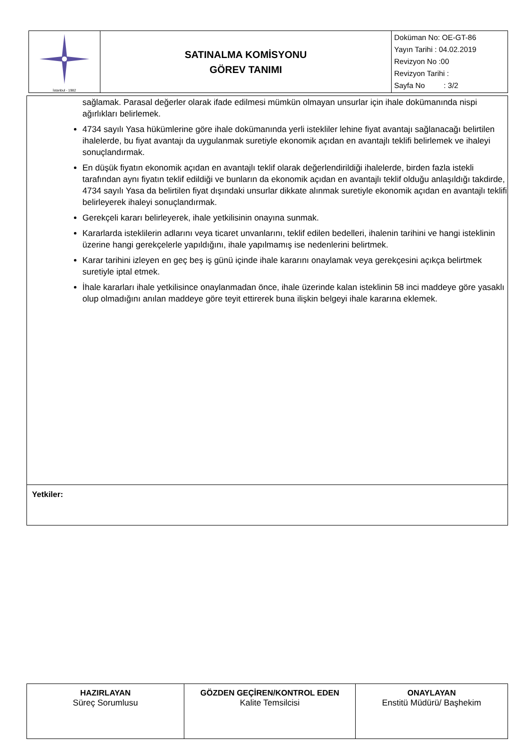| İstanbul - 1982 | SATINALMA KOMİSYONU GÖREV TANIMI | Doküman No: OE-GT-86 Yayın Tarihi : 04.02.2019 Revizyon No :00 Revizyon Tarihi : Sayfa No : 3/2 |
| sağlamak. Parasal değerler olarak ifade edilmesi mümkün olmayan unsurlar için ihale dokümanında nispi ağırlıkları belirlemek. 4734 sayılı Yasa hükümlerine göre ihale dokümanında yerli istekliler lehine fiyat avantajı sağlanacağı belirtilen ihalelerde, bu fiyat avantajı da uygulanmak suretiyle ekonomik açıdan en avantajlı teklifi belirlemek ve ihaleyi sonuçlandırmak. En düşük fiyatın ekonomik açıdan en avantajlı teklif olarak değerlendirildiği ihalelerde, birden fazla istekli tarafından aynı fiyatın teklif edildiği ve bunların da ekonomik açıdan en avantajlı teklif olduğu anlaşıldığı takdirde, 4734 sayılı Yasa da belirtilen fiyat dışındaki unsurlar dikkate alınmak suretiyle ekonomik açıdan en avantajlı teklifi belirleyerek ihaleyi sonuçlandırmak. Gerekçeli kararı belirleyerek, ihale yetkilisinin onayına sunmak. Kararlarda isteklilerin adlarını veya ticaret unvanlarını, teklif edilen bedelleri, ihalenin tarihini ve hangi isteklinin üzerine hangi gerekçelerle yapıldığını, ihale yapılmamış ise nedenlerini belirtmek. Karar tarihini izleyen en geç beş iş günü içinde ihale kararını onaylamak veya gerekçesini açıkça belirtmek suretiyle iptal etmek. İhale kararları ihale yetkilisince onaylanmadan önce, ihale üzerinde kalan isteklinin 58 inci maddeye göre yasaklı olup olmadığını anılan maddeye göre teyit ettirerek buna ilişkin belgeyi ihale kararına eklemek. |
| Yetkiler: |
| HAZIRLAYAN Süreç Sorumlusu | GÖZDEN GEÇİREN/KONTROL EDEN Kalite Temsilcisi | ONAYLAYAN Enstitü Müdürü/ Başhekim |